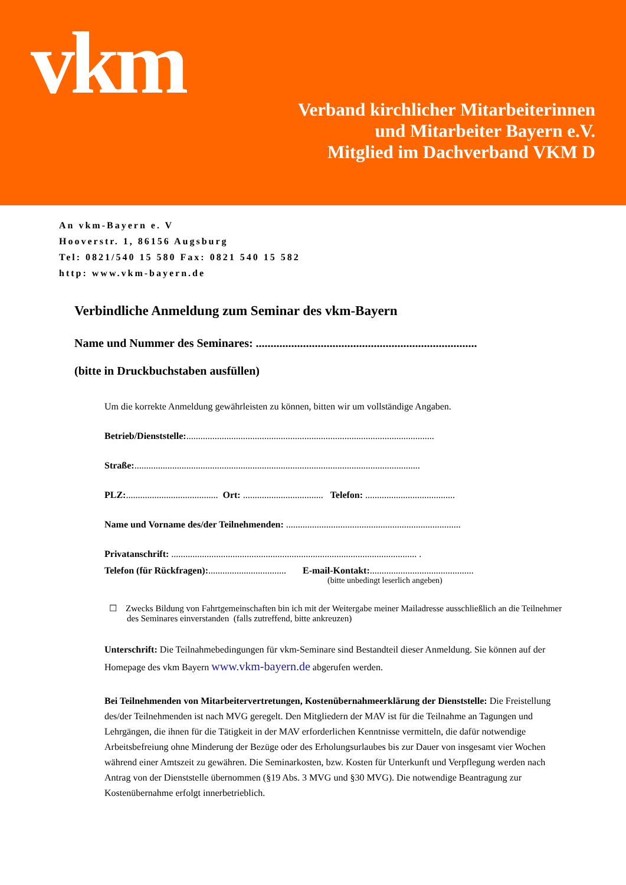vkm
Verband kirchlicher Mitarbeiterinnen
und Mitarbeiter Bayern e.V.
Mitglied im Dachverband VKM D
An vkm-Bayern e. V
Hooverstr. 1, 86156 Augsburg
Tel: 0821/540 15 580 Fax: 0821 540 15 582
http: www.vkm-bayern.de
Verbindliche Anmeldung zum Seminar des vkm-Bayern
Name und Nummer des Seminares: ...........................................................................
(bitte in Druckbuchstaben ausfüllen)
Um die korrekte Anmeldung gewährleisten zu können, bitten wir um vollständige Angaben.
Betrieb/Dienststelle:.........................................................................................................
Straße:.........................................................................................................................
PLZ:....................................... Ort: .................................. Telefon: ......................................
Name und Vorname des/der Teilnehmenden: ..........................................................................
Privatanschrift: ........................................................................................................ .
Telefon (für Rückfragen):................................. E-mail-Kontakt:............................................
(bitte unbedingt leserlich angeben)
☐ Zwecks Bildung von Fahrtgemeinschaften bin ich mit der Weitergabe meiner Mailadresse ausschließlich an die Teilnehmer des Seminares einverstanden (falls zutreffend, bitte ankreuzen)
Unterschrift: Die Teilnahmebedingungen für vkm-Seminare sind Bestandteil dieser Anmeldung. Sie können auf der Homepage des vkm Bayern www.vkm-bayern.de abgerufen werden.
Bei Teilnehmenden von Mitarbeitervertretungen, Kostenübernahmeerklärung der Dienststelle: Die Freistellung des/der Teilnehmenden ist nach MVG geregelt. Den Mitgliedern der MAV ist für die Teilnahme an Tagungen und Lehrgängen, die ihnen für die Tätigkeit in der MAV erforderlichen Kenntnisse vermitteln, die dafür notwendige Arbeitsbefreiung ohne Minderung der Bezüge oder des Erholungsurlaubes bis zur Dauer von insgesamt vier Wochen während einer Amtszeit zu gewähren. Die Seminarkosten, bzw. Kosten für Unterkunft und Verpflegung werden nach Antrag von der Dienststelle übernommen (§19 Abs. 3 MVG und §30 MVG). Die notwendige Beantragung zur Kostenübernahme erfolgt innerbetrieblich.